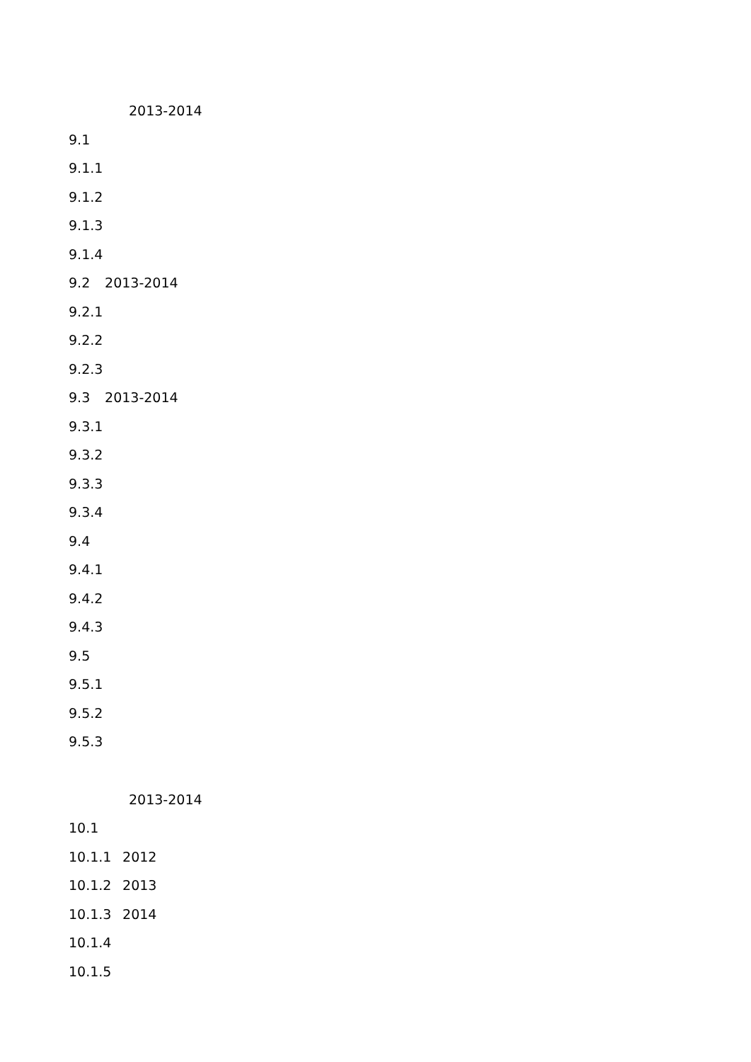2013-2014
9.1
9.1.1
9.1.2
9.1.3
9.1.4
9.2 2013-2014
9.2.1
9.2.2
9.2.3
9.3 2013-2014
9.3.1
9.3.2
9.3.3
9.3.4
9.4
9.4.1
9.4.2
9.4.3
9.5
9.5.1
9.5.2
9.5.3
2013-2014
10.1
10.1.1 2012
10.1.2 2013
10.1.3 2014
10.1.4
10.1.5